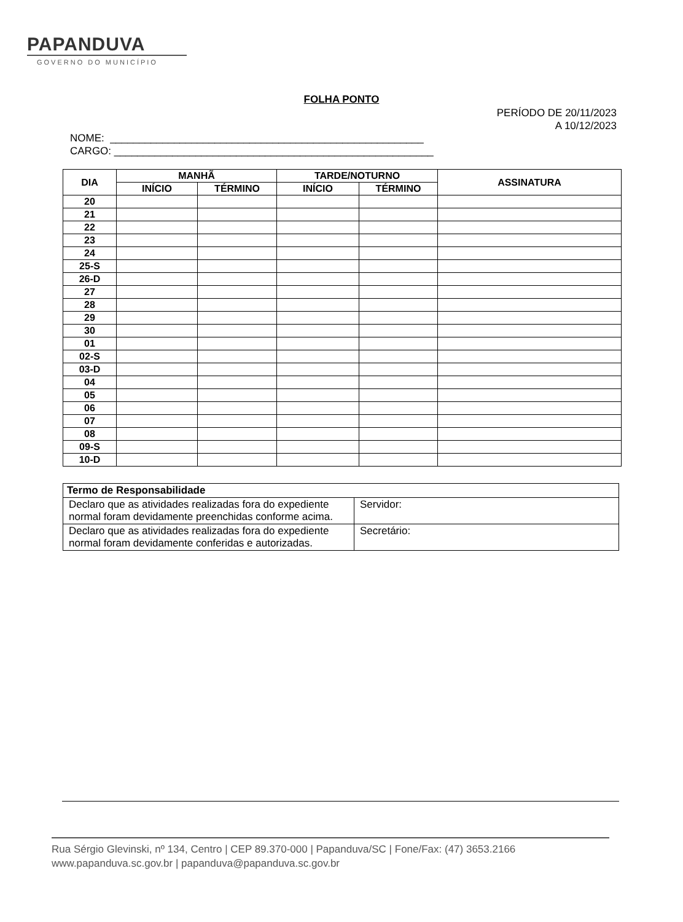PAPANDUVA
GOVERNO DO MUNICÍPIO
FOLHA PONTO
PERÍODO DE 20/11/2023
A 10/12/2023
NOME: ______________________________________________________
CARGO: _______________________________________________________
| DIA | MANHÃ | | TARDE/NOTURNO | | ASSINATURA |
| --- | --- | --- | --- | --- | --- |
| | INÍCIO | TÉRMINO | INÍCIO | TÉRMINO | |
| 20 | | | | | |
| 21 | | | | | |
| 22 | | | | | |
| 23 | | | | | |
| 24 | | | | | |
| 25-S | | | | | |
| 26-D | | | | | |
| 27 | | | | | |
| 28 | | | | | |
| 29 | | | | | |
| 30 | | | | | |
| 01 | | | | | |
| 02-S | | | | | |
| 03-D | | | | | |
| 04 | | | | | |
| 05 | | | | | |
| 06 | | | | | |
| 07 | | | | | |
| 08 | | | | | |
| 09-S | | | | | |
| 10-D | | | | | |
| Termo de Responsabilidade | |
| Declaro que as atividades realizadas fora do expediente normal foram devidamente preenchidas conforme acima. | Servidor: |
| Declaro que as atividades realizadas fora do expediente normal foram devidamente conferidas e autorizadas. | Secretário: |
Rua Sérgio Glevinski, nº 134, Centro | CEP 89.370-000 | Papanduva/SC | Fone/Fax: (47) 3653.2166
www.papanduva.sc.gov.br | papanduva@papanduva.sc.gov.br